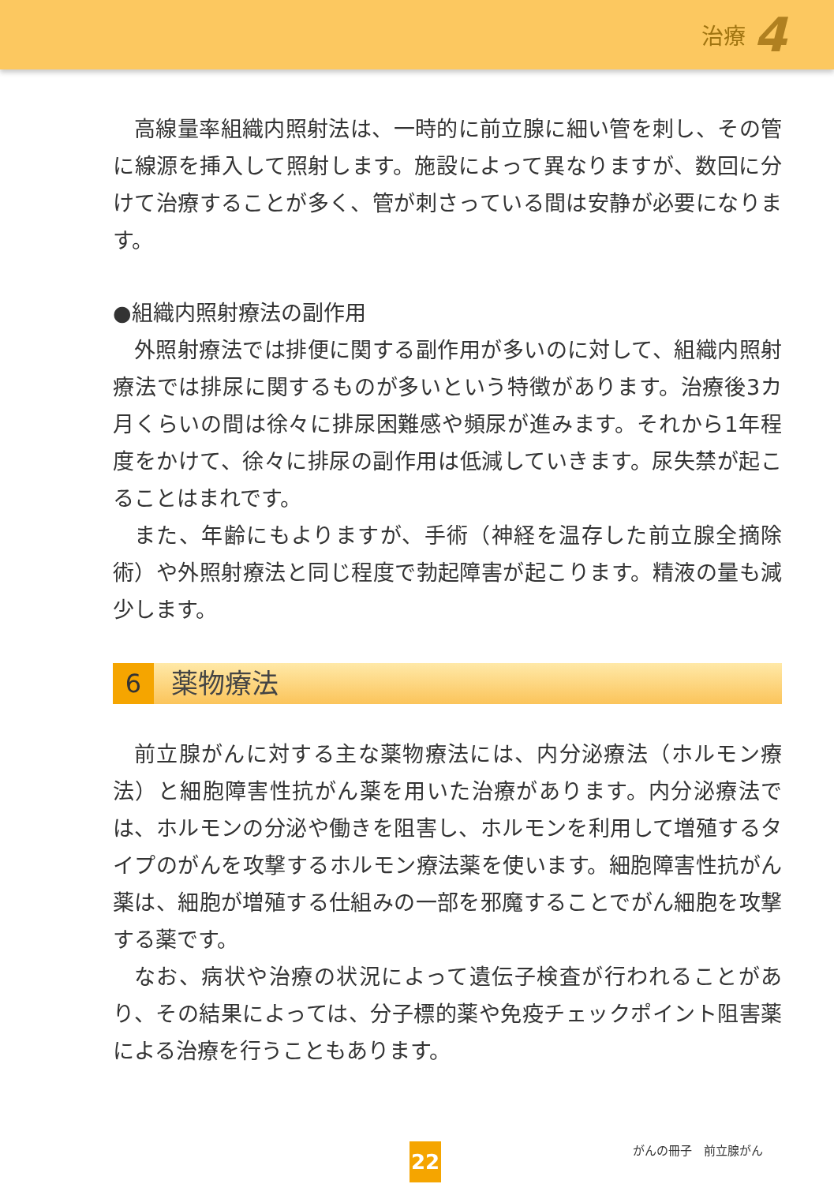治療 4
高線量率組織内照射法は、一時的に前立腺に細い管を刺し、その管に線源を挿入して照射します。施設によって異なりますが、数回に分けて治療することが多く、管が刺さっている間は安静が必要になります。
●組織内照射療法の副作用
外照射療法では排便に関する副作用が多いのに対して、組織内照射療法では排尿に関するものが多いという特徴があります。治療後3カ月くらいの間は徐々に排尿困難感や頻尿が進みます。それから1年程度をかけて、徐々に排尿の副作用は低減していきます。尿失禁が起こることはまれです。
また、年齢にもよりますが、手術（神経を温存した前立腺全摘除術）や外照射療法と同じ程度で勃起障害が起こります。精液の量も減少します。
6
薬物療法
前立腺がんに対する主な薬物療法には、内分泌療法（ホルモン療法）と細胞障害性抗がん薬を用いた治療があります。内分泌療法では、ホルモンの分泌や働きを阻害し、ホルモンを利用して増殖するタイプのがんを攻撃するホルモン療法薬を使います。細胞障害性抗がん薬は、細胞が増殖する仕組みの一部を邪魔することでがん細胞を攻撃する薬です。
なお、病状や治療の状況によって遺伝子検査が行われることがあり、その結果によっては、分子標的薬や免疫チェックポイント阻害薬による治療を行うこともあります。
がんの冊子　前立腺がん
22